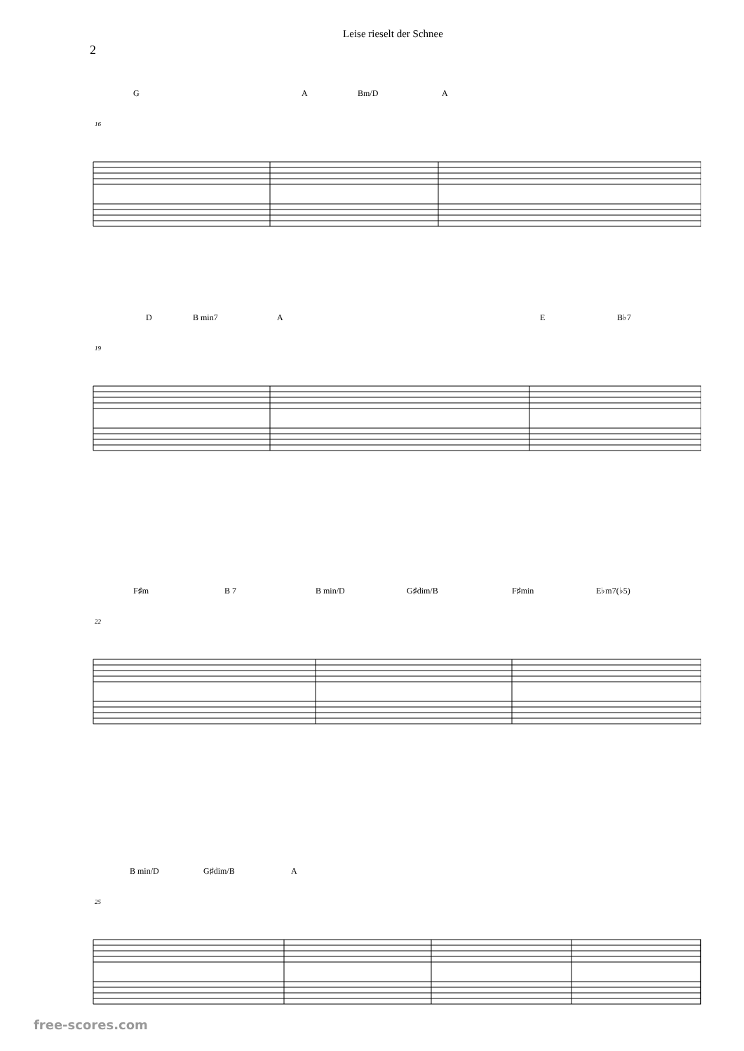Leise rieselt der Schnee
2
G A Bm/D A
16
D B min7 A E B♭7
19
F♯m B 7 B min/D G♯dim/B F♯min E♭m7(♭5)
22
B min/D G♯dim/B A
25
free-scores.com